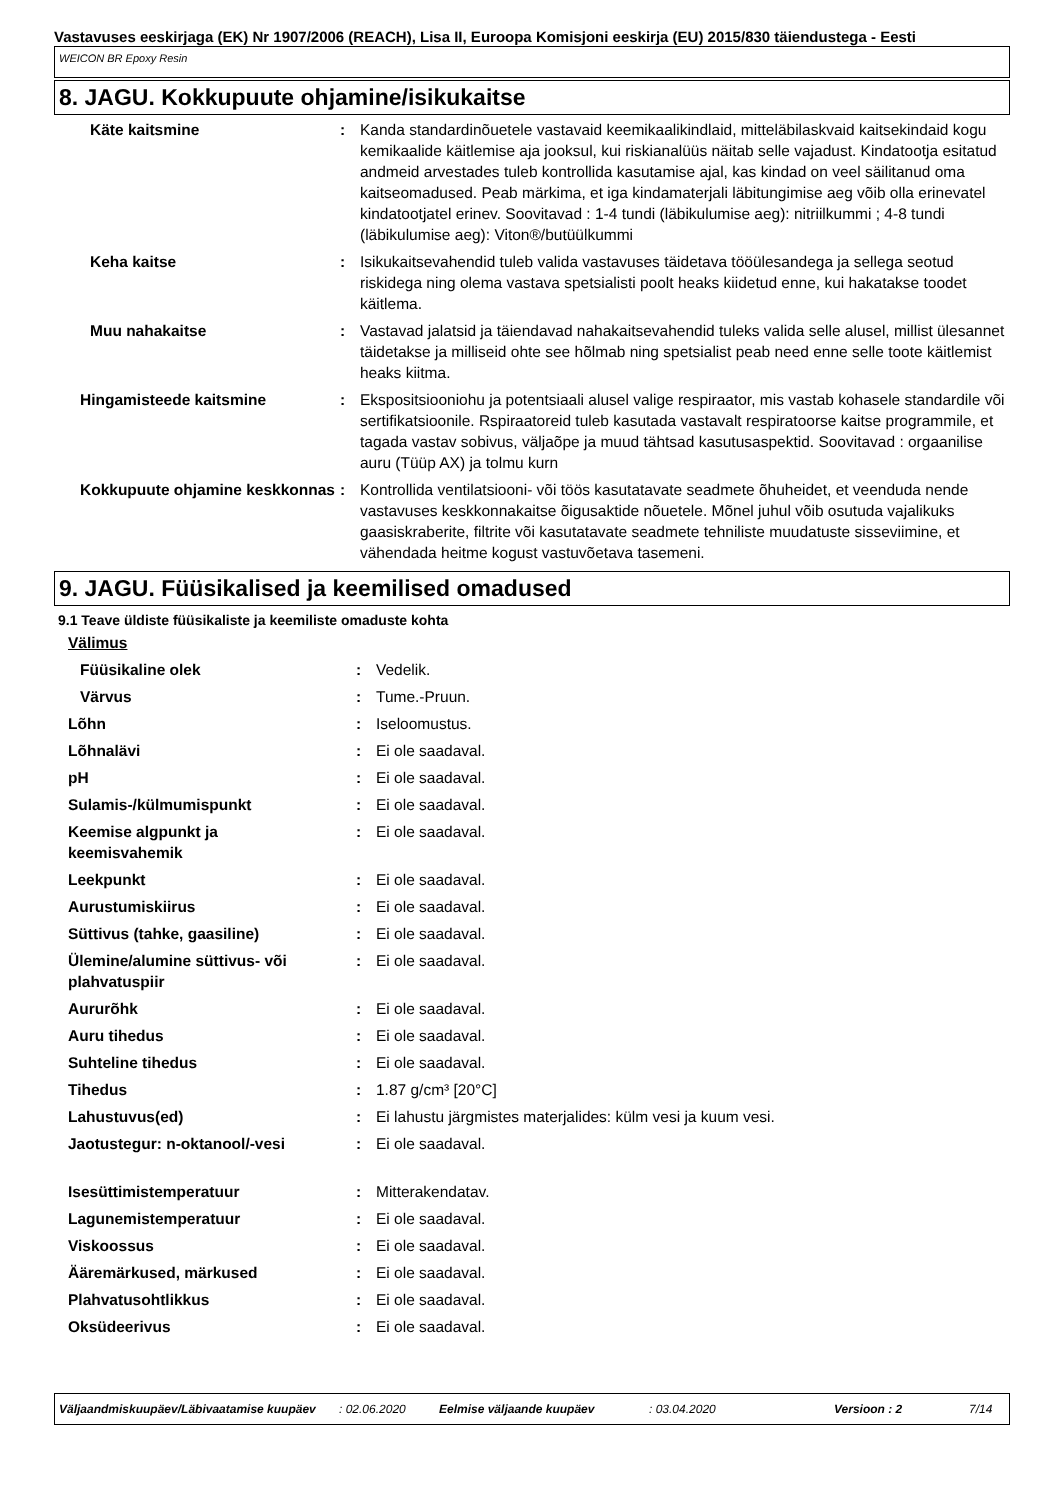Vastavuses eeskirjaga (EK) Nr 1907/2006 (REACH), Lisa II, Euroopa Komisjoni eeskirja (EU) 2015/830 täiendustega - Eesti
WEICON BR Epoxy Resin
8. JAGU. Kokkupuute ohjamine/isikukaitse
| Käte kaitsmine | : | Kanda standardinõuetele vastavaid keemikaalikindlaid, mitteläbilaskvaid kaitsekindaid kogu kemikaalide käitlemise aja jooksul, kui riskianalüüs näitab selle vajadust. Kindatootja esitatud andmeid arvestades tuleb kontrollida kasutamise ajal, kas kindad on veel säilitanud oma kaitseomadused. Peab märkima, et iga kindamaterjali läbitungimise aeg võib olla erinevatel kindatootjatel erinev. Soovitavad : 1-4 tundi (läbikulumise aeg): nitriilkummi ; 4-8 tundi (läbikulumise aeg): Viton®/butüülkummi |
| Keha kaitse | : | Isikukaitsevahendid tuleb valida vastavuses täidetava tööülesandega ja sellega seotud riskidega ning olema vastava spetsialisti poolt heaks kiidetud enne, kui hakatakse toodet käitlema. |
| Muu nahakaitse | : | Vastavad jalatsid ja täiendavad nahakaitsevahendid tuleks valida selle alusel, millist ülesannet täidetakse ja milliseid ohte see hõlmab ning spetsialist peab need enne selle toote käitlemist heaks kiitma. |
| Hingamisteede kaitsmine | : | Ekspositsiooniohu ja potentsiaali alusel valige respiraator, mis vastab kohasele standardile või sertifikatsioonile. Rspiraatoreid tuleb kasutada vastavalt respiratoorse kaitse programmile, et tagada vastav sobivus, väljaõpe ja muud tähtsad kasutusaspektid. Soovitavad : orgaanilise auru (Tüüp AX) ja tolmu kurn |
| Kokkupuute ohjamine keskkonnas | : | Kontrollida ventilatsiooni- või töös kasutatavate seadmete õhuheidet, et veenduda nende vastavuses keskkonnakaitse õigusaktide nõuetele. Mõnel juhul võib osutuda vajalikuks gaasiskraberite, filtrite või kasutatavate seadmete tehniliste muudatuste sisseviimine, et vähendada heitme kogust vastuvõetava tasemeni. |
9. JAGU. Füüsikalised ja keemilised omadused
9.1 Teave üldiste füüsikaliste ja keemiliste omaduste kohta
| Välimus | | |
| Füüsikaline olek | : | Vedelik. |
| Värvus | : | Tume.-Pruun. |
| Lõhn | : | Iseloomustus. |
| Lõhnalävi | : | Ei ole saadaval. |
| pH | : | Ei ole saadaval. |
| Sulamis-/külmumispunkt | : | Ei ole saadaval. |
| Keemise algpunkt ja keemisvahemik | : | Ei ole saadaval. |
| Leekpunkt | : | Ei ole saadaval. |
| Aurustumiskiirus | : | Ei ole saadaval. |
| Süttivus (tahke, gaasiline) | : | Ei ole saadaval. |
| Ülemine/alumine süttivus- või plahvatuspiir | : | Ei ole saadaval. |
| Aururõhk | : | Ei ole saadaval. |
| Auru tihedus | : | Ei ole saadaval. |
| Suhteline tihedus | : | Ei ole saadaval. |
| Tihedus | : | 1.87 g/cm³ [20°C] |
| Lahustuvus(ed) | : | Ei lahustu järgmistes materjalides: külm vesi ja kuum vesi. |
| Jaotustegur: n-oktanool/-vesi | : | Ei ole saadaval. |
| Isesüttimistemperatuur | : | Mitterakendatav. |
| Lagunemistemperatuur | : | Ei ole saadaval. |
| Viskoossus | : | Ei ole saadaval. |
| Ääremärkused, märkused | : | Ei ole saadaval. |
| Plahvatusohtlikkus | : | Ei ole saadaval. |
| Oksüdeerivus | : | Ei ole saadaval. |
Väljaandmiskuupäev/Läbivaatamise kuupäev: 02.06.2020 Eelmise väljaande kuupäev: 03.04.2020 Versioon : 2 7/14